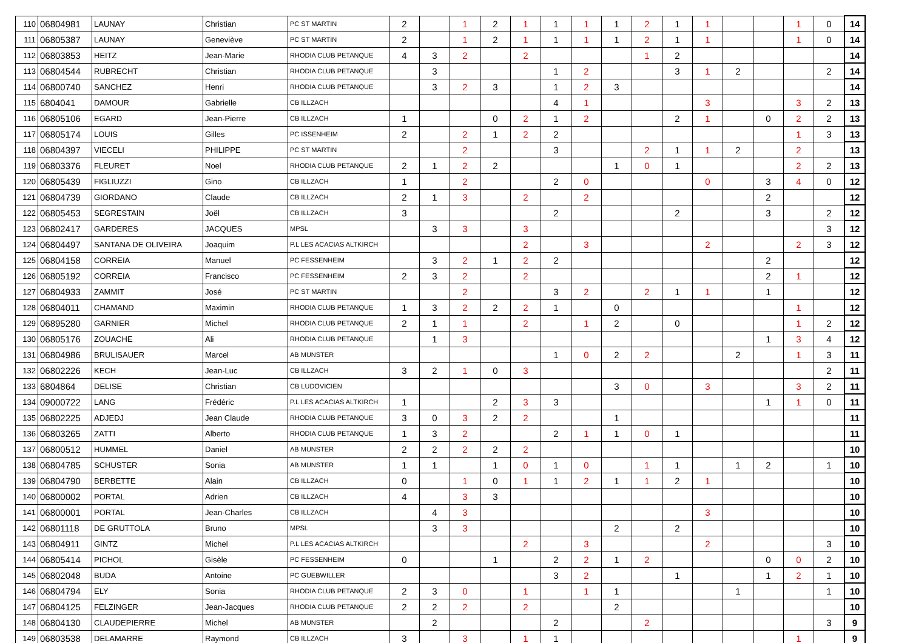| 110 | 06804981 | LAUNAY | Christian | PC ST MARTIN | 2 | | 1 | 2 | 1 | 1 | 1 | 1 | 2 | 1 | 1 | | | 1 | 0 | 14 |
| 111 | 06805387 | LAUNAY | Geneviève | PC ST MARTIN | 2 | | 1 | 2 | 1 | 1 | 1 | 1 | 2 | 1 | 1 | | | 1 | 0 | 14 |
| 112 | 06803853 | HEITZ | Jean-Marie | RHODIA CLUB PETANQUE | 4 | 3 | 2 | | 2 | | | | 1 | 2 | | | | | | 14 |
| 113 | 06804544 | RUBRECHT | Christian | RHODIA CLUB PETANQUE | | 3 | | | | 1 | 2 | | | 3 | 1 | 2 | | | 2 | 14 |
| 114 | 06800740 | SANCHEZ | Henri | RHODIA CLUB PETANQUE | | 3 | 2 | 3 | | 1 | 2 | 3 | | | | | | | | 14 |
| 115 | 6804041 | DAMOUR | Gabrielle | CB ILLZACH | | | | | | 4 | 1 | | | | 3 | | | 3 | 2 | 13 |
| 116 | 06805106 | EGARD | Jean-Pierre | CB ILLZACH | 1 | | | 0 | 2 | 1 | 2 | | | 2 | 1 | | 0 | 2 | 2 | 13 |
| 117 | 06805174 | LOUIS | Gilles | PC ISSENHEIM | 2 | | 2 | 1 | 2 | 2 | | | | | | | | 1 | 3 | 13 |
| 118 | 06804397 | VIECELI | PHILIPPE | PC ST MARTIN | | | 2 | | | 3 | | | 2 | 1 | 1 | 2 | | 2 | | 13 |
| 119 | 06803376 | FLEURET | Noel | RHODIA CLUB PETANQUE | 2 | 1 | 2 | 2 | | | | 1 | 0 | 1 | | | | 2 | 2 | 13 |
| 120 | 06805439 | FIGLIUZZI | Gino | CB ILLZACH | 1 | | 2 | | | 2 | 0 | | | | 0 | | 3 | 4 | 0 | 12 |
| 121 | 06804739 | GIORDANO | Claude | CB ILLZACH | 2 | 1 | 3 | | 2 | | 2 | | | | | | 2 | | | 12 |
| 122 | 06805453 | SEGRESTAIN | Joël | CB ILLZACH | 3 | | | | | 2 | | | | 2 | | | 3 | | 2 | 12 |
| 123 | 06802417 | GARDERES | JACQUES | MPSL | | 3 | 3 | | 3 | | | | | | | | | | 3 | 12 |
| 124 | 06804497 | SANTANA DE OLIVEIRA | Joaquim | P.L LES ACACIAS ALTKIRCH | | | | | 2 | | 3 | | | | 2 | | | 2 | 3 | 12 |
| 125 | 06804158 | CORREIA | Manuel | PC FESSENHEIM | | 3 | 2 | 1 | 2 | 2 | | | | | | | 2 | | | 12 |
| 126 | 06805192 | CORREIA | Francisco | PC FESSENHEIM | 2 | 3 | 2 | | 2 | | | | | | | | 2 | 1 | | 12 |
| 127 | 06804933 | ZAMMIT | José | PC ST MARTIN | | | 2 | | | 3 | 2 | | 2 | 1 | 1 | | 1 | | | 12 |
| 128 | 06804011 | CHAMAND | Maximin | RHODIA CLUB PETANQUE | 1 | 3 | 2 | 2 | 2 | 1 | | 0 | | | | | | 1 | | 12 |
| 129 | 06895280 | GARNIER | Michel | RHODIA CLUB PETANQUE | 2 | 1 | 1 | | 2 | | 1 | 2 | | 0 | | | | 1 | 2 | 12 |
| 130 | 06805176 | ZOUACHE | Ali | RHODIA CLUB PETANQUE | | 1 | 3 | | | | | | | | | | 1 | 3 | 4 | 12 |
| 131 | 06804986 | BRULISAUER | Marcel | AB MUNSTER | | | | | | 1 | 0 | 2 | 2 | | | 2 | | 1 | 3 | 11 |
| 132 | 06802226 | KECH | Jean-Luc | CB ILLZACH | 3 | 2 | 1 | 0 | 3 | | | | | | | | | | 2 | 11 |
| 133 | 6804864 | DELISE | Christian | CB LUDOVICIEN | | | | | | | | 3 | 0 | | 3 | | | 3 | 2 | 11 |
| 134 | 09000722 | LANG | Frédéric | P.L LES ACACIAS ALTKIRCH | 1 | | | 2 | 3 | 3 | | | | | | | 1 | 1 | 0 | 11 |
| 135 | 06802225 | ADJEDJ | Jean Claude | RHODIA CLUB PETANQUE | 3 | 0 | 3 | 2 | 2 | | | 1 | | | | | | | | 11 |
| 136 | 06803265 | ZATTI | Alberto | RHODIA CLUB PETANQUE | 1 | 3 | 2 | | | 2 | 1 | 1 | 0 | 1 | | | | | | 11 |
| 137 | 06800512 | HUMMEL | Daniel | AB MUNSTER | 2 | 2 | 2 | 2 | 2 | | | | | | | | | | | 10 |
| 138 | 06804785 | SCHUSTER | Sonia | AB MUNSTER | 1 | 1 | | 1 | 0 | 1 | 0 | | 1 | 1 | | 1 | 2 | | 1 | 10 |
| 139 | 06804790 | BERBETTE | Alain | CB ILLZACH | 0 | | 1 | 0 | 1 | 1 | 2 | 1 | 1 | 2 | 1 | | | | | 10 |
| 140 | 06800002 | PORTAL | Adrien | CB ILLZACH | 4 | | 3 | 3 | | | | | | | | | | | | 10 |
| 141 | 06800001 | PORTAL | Jean-Charles | CB ILLZACH | | 4 | 3 | | | | | | | | 3 | | | | | 10 |
| 142 | 06801118 | DE GRUTTOLA | Bruno | MPSL | | 3 | 3 | | | | | 2 | | 2 | | | | | | 10 |
| 143 | 06804911 | GINTZ | Michel | P.L LES ACACIAS ALTKIRCH | | | | | 2 | | 3 | | | | 2 | | | | 3 | 10 |
| 144 | 06805414 | PICHOL | Gisèle | PC FESSENHEIM | 0 | | | 1 | | 2 | 2 | 1 | 2 | | | | 0 | 0 | 2 | 10 |
| 145 | 06802048 | BUDA | Antoine | PC GUEBWILLER | | | | | | 3 | 2 | | | 1 | | | 1 | 2 | 1 | 10 |
| 146 | 06804794 | ELY | Sonia | RHODIA CLUB PETANQUE | 2 | 3 | 0 | | 1 | | 1 | 1 | | | | 1 | | | 1 | 10 |
| 147 | 06804125 | FELZINGER | Jean-Jacques | RHODIA CLUB PETANQUE | 2 | 2 | 2 | | 2 | | | 2 | | | | | | | | 10 |
| 148 | 06804130 | CLAUDEPIERRE | Michel | AB MUNSTER | | 2 | | | | 2 | | | 2 | | | | | | 3 | 9 |
| 149 | 06803538 | DELAMARRE | Raymond | CB ILLZACH | 3 | | 3 | | 1 | 1 | | | | | | | | 1 | | 9 |